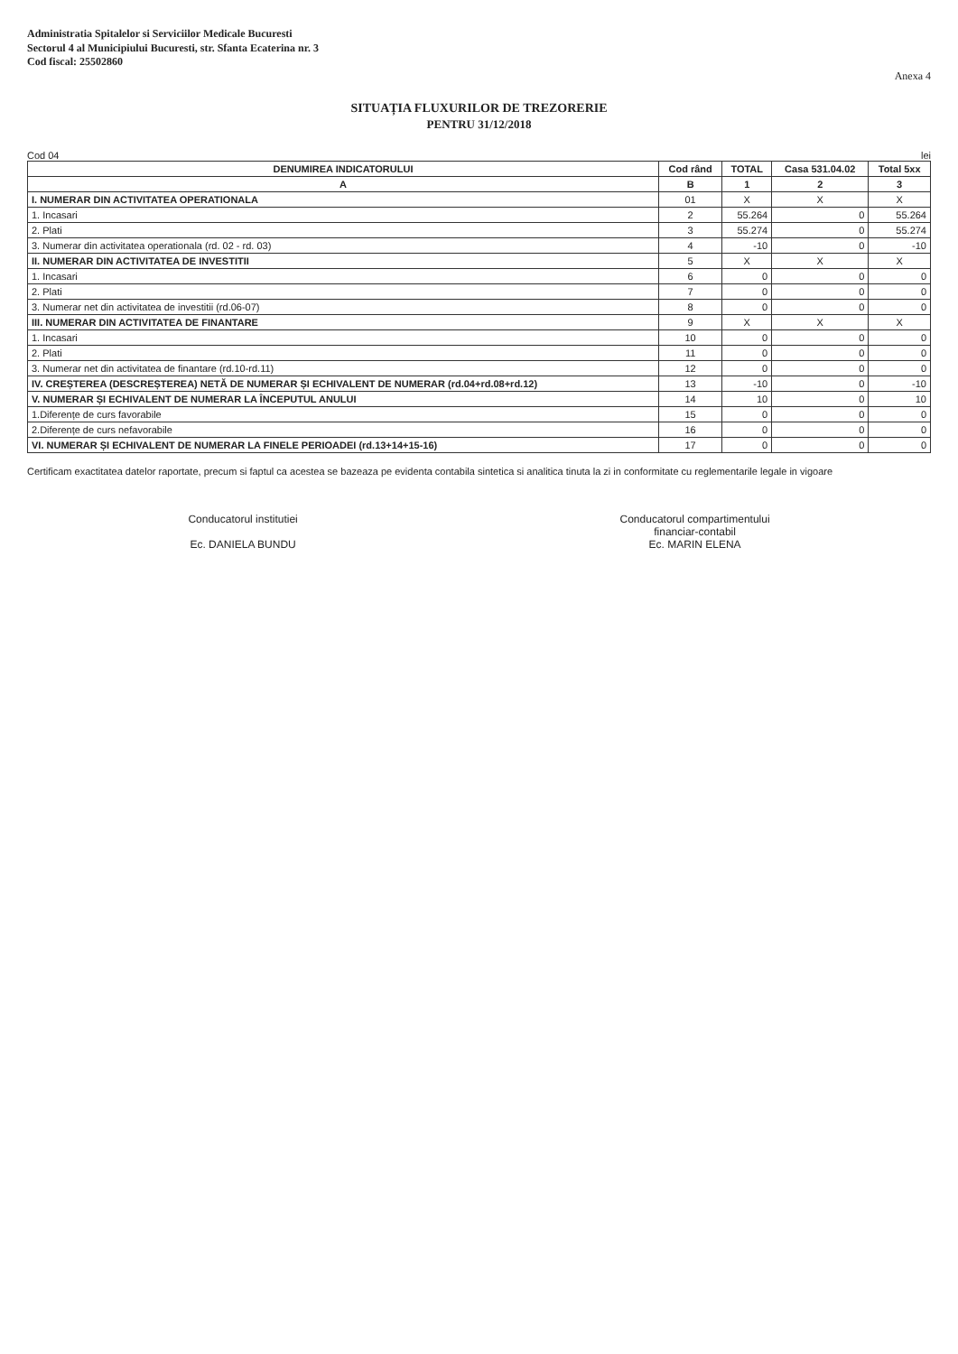Administratia Spitalelor si Serviciilor Medicale Bucuresti
Sectorul 4 al Municipiului Bucuresti, str. Sfanta Ecaterina nr. 3
Cod fiscal: 25502860
Anexa 4
SITUAȚIA FLUXURILOR DE TREZORERIE
PENTRU 31/12/2018
Cod 04 lei
| DENUMIREA INDICATORULUI | Cod rând | TOTAL | Casa 531.04.02 | Total 5xx |
| --- | --- | --- | --- | --- |
| A | B | 1 | 2 | 3 |
| I. NUMERAR DIN ACTIVITATEA OPERATIONALA | 01 | X | X | X |
| 1. Incasari | 2 | 55.264 | 0 | 55.264 |
| 2. Plati | 3 | 55.274 | 0 | 55.274 |
| 3. Numerar din activitatea operationala (rd. 02 - rd. 03) | 4 | -10 | 0 | -10 |
| II. NUMERAR DIN ACTIVITATEA DE INVESTITII | 5 | X | X | X |
| 1. Incasari | 6 | 0 | 0 | 0 |
| 2. Plati | 7 | 0 | 0 | 0 |
| 3. Numerar net din activitatea de investitii (rd.06-07) | 8 | 0 | 0 | 0 |
| III. NUMERAR DIN ACTIVITATEA DE FINANTARE | 9 | X | X | X |
| 1. Incasari | 10 | 0 | 0 | 0 |
| 2. Plati | 11 | 0 | 0 | 0 |
| 3. Numerar net din activitatea de finantare (rd.10-rd.11) | 12 | 0 | 0 | 0 |
| IV. CREȘTEREA (DESCREȘTEREA) NETĂ DE NUMERAR ȘI ECHIVALENT DE NUMERAR (rd.04+rd.08+rd.12) | 13 | -10 | 0 | -10 |
| V. NUMERAR ȘI ECHIVALENT DE NUMERAR LA ÎNCEPUTUL ANULUI | 14 | 10 | 0 | 10 |
| 1.Diferențe de curs favorabile | 15 | 0 | 0 | 0 |
| 2.Diferențe de curs nefavorabile | 16 | 0 | 0 | 0 |
| VI. NUMERAR ȘI ECHIVALENT DE NUMERAR LA FINELE PERIOADEI (rd.13+14+15-16) | 17 | 0 | 0 | 0 |
Certificam exactitatea datelor raportate, precum si faptul ca acestea se bazeaza pe evidenta contabila sintetica si analitica tinuta la zi in conformitate cu reglementarile legale in vigoare
Conducatorul institutiei
Ec. DANIELA BUNDU
Conducatorul compartimentului
financiar-contabil
Ec. MARIN ELENA